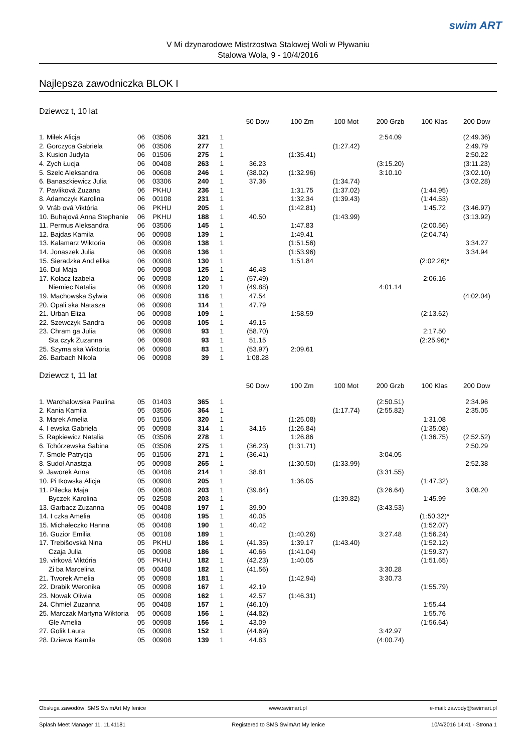swim ART
V Mi dzynarodowe Mistrzostwa Stalowej Woli w Pływaniu
Stalowa Wola, 9 - 10/4/2016
Najlepsza zawodniczka BLOK I
Dziewcz t, 10 lat
| | | | | | 50 Dow | 100 Zm | 100 Mot | 200 Grzb | 100 Klas | 200 Dow |
| --- | --- | --- | --- | --- | --- | --- | --- | --- | --- | --- |
| 1. Miłek Alicja | 06 | 03506 | 321 | 1 | | | | 2:54.09 | | (2:49.36) |
| 2. Gorczyca Gabriela | 06 | 03506 | 277 | 1 | | | (1:27.42) | | | 2:49.79 |
| 3. Kusion Judyta | 06 | 01506 | 275 | 1 | | (1:35.41) | | | | 2:50.22 |
| 4. Zych Łucja | 06 | 00408 | 263 | 1 | 36.23 | | | (3:15.20) | | (3:11.23) |
| 5. Szelc Aleksandra | 06 | 00608 | 246 | 1 | (38.02) | (1:32.96) | | 3:10.10 | | (3:02.10) |
| 6. Banaszkiewicz Julia | 06 | 03306 | 240 | 1 | 37.36 | | (1:34.74) | | | (3:02.28) |
| 7. Pavliková Zuzana | 06 | PKHU | 236 | 1 | | 1:31.75 | (1:37.02) | | (1:44.95) | |
| 8. Adamczyk Karolina | 06 | 00108 | 231 | 1 | | 1:32.34 | (1:39.43) | | (1:44.53) | |
| 9. Vráb ová Viktória | 06 | PKHU | 205 | 1 | | (1:42.81) | | | 1:45.72 | (3:46.97) |
| 10. Buhajová Anna Stephanie | 06 | PKHU | 188 | 1 | 40.50 | | (1:43.99) | | | (3:13.92) |
| 11. Permus Aleksandra | 06 | 03506 | 145 | 1 | | 1:47.83 | | | (2:00.56) | |
| 12. Bajdas Kamila | 06 | 00908 | 139 | 1 | | 1:49.41 | | | (2:04.74) | |
| 13. Kalamarz Wiktoria | 06 | 00908 | 138 | 1 | | (1:51.56) | | | | 3:34.27 |
| 14. Jonaszek Julia | 06 | 00908 | 136 | 1 | | (1:53.96) | | | | 3:34.94 |
| 15. Sieradzka And elika | 06 | 00908 | 130 | 1 | | 1:51.84 | | | (2:02.26)* | |
| 16. Dul Maja | 06 | 00908 | 125 | 1 | 46.48 | | | | | |
| 17. Kołacz Izabela | 06 | 00908 | 120 | 1 | (57.49) | | | | 2:06.16 | |
| Niemiec Natalia | 06 | 00908 | 120 | 1 | (49.88) | | | 4:01.14 | | |
| 19. Machowska Sylwia | 06 | 00908 | 116 | 1 | 47.54 | | | | | (4:02.04) |
| 20. Opali ska Natasza | 06 | 00908 | 114 | 1 | 47.79 | | | | | |
| 21. Urban Eliza | 06 | 00908 | 109 | 1 | | 1:58.59 | | | (2:13.62) | |
| 22. Szewczyk Sandra | 06 | 00908 | 105 | 1 | 49.15 | | | | | |
| 23. Chram ga Julia | 06 | 00908 | 93 | 1 | (58.70) | | | | 2:17.50 | |
| Sta czyk Zuzanna | 06 | 00908 | 93 | 1 | 51.15 | | | | (2:25.96)* | |
| 25. Szyma ska Wiktoria | 06 | 00908 | 83 | 1 | (53.97) | 2:09.61 | | | | |
| 26. Barbach Nikola | 06 | 00908 | 39 | 1 | 1:08.28 | | | | | |
Dziewcz t, 11 lat
| | | | | | 50 Dow | 100 Zm | 100 Mot | 200 Grzb | 100 Klas | 200 Dow |
| --- | --- | --- | --- | --- | --- | --- | --- | --- | --- | --- |
| 1. Warchałowska Paulina | 05 | 01403 | 365 | 1 | | | | (2:50.51) | | 2:34.96 |
| 2. Kania Kamila | 05 | 03506 | 364 | 1 | | | (1:17.74) | (2:55.82) | | 2:35.05 |
| 3. Marek Amelia | 05 | 01506 | 320 | 1 | | (1:25.08) | | | 1:31.08 | |
| 4. I ewska Gabriela | 05 | 00908 | 314 | 1 | 34.16 | (1:26.84) | | | (1:35.08) | |
| 5. Rapkiewicz Natalia | 05 | 03506 | 278 | 1 | | 1:26.86 | | | (1:36.75) | (2:52.52) |
| 6. Tchórzewska Sabina | 05 | 03506 | 275 | 1 | (36.23) | (1:31.71) | | | | 2:50.29 |
| 7. Smole Patrycja | 05 | 01506 | 271 | 1 | (36.41) | | | 3:04.05 | | |
| 8. Sudoł Anastzja | 05 | 00908 | 265 | 1 | | (1:30.50) | (1:33.99) | | | 2:52.38 |
| 9. Jaworek Anna | 05 | 00408 | 214 | 1 | 38.81 | | | (3:31.55) | | |
| 10. Pi tkowska Alicja | 05 | 00908 | 205 | 1 | | 1:36.05 | | | (1:47.32) | |
| 11. Pilecka Maja | 05 | 00608 | 203 | 1 | (39.84) | | | (3:26.64) | | 3:08.20 |
| Byczek Karolina | 05 | 02508 | 203 | 1 | | | (1:39.82) | | 1:45.99 | |
| 13. Garbacz Zuzanna | 05 | 00408 | 197 | 1 | 39.90 | | | (3:43.53) | | |
| 14. I czka Amelia | 05 | 00408 | 195 | 1 | 40.05 | | | | (1:50.32)* | |
| 15. Michałeczko Hanna | 05 | 00408 | 190 | 1 | 40.42 | | | | (1:52.07) | |
| 16. Guzior Emilia | 05 | 00108 | 189 | 1 | | (1:40.26) | | 3:27.48 | (1:56.24) | |
| 17. Trebišovská Nina | 05 | PKHU | 186 | 1 | (41.35) | 1:39.17 | (1:43.40) | | (1:52.12) | |
| Czaja Julia | 05 | 00908 | 186 | 1 | 40.66 | (1:41.04) | | | (1:59.37) | |
| 19. virková Viktória | 05 | PKHU | 182 | 1 | (42.23) | 1:40.05 | | | (1:51.65) | |
| Zi ba Marcelina | 05 | 00408 | 182 | 1 | (41.56) | | | 3:30.28 | | |
| 21. Tworek Amelia | 05 | 00908 | 181 | 1 | | (1:42.94) | | 3:30.73 | | |
| 22. Drabik Weronika | 05 | 00908 | 167 | 1 | 42.19 | | | | (1:55.79) | |
| 23. Nowak Oliwia | 05 | 00908 | 162 | 1 | 42.57 | (1:46.31) | | | | |
| 24. Chmiel Zuzanna | 05 | 00408 | 157 | 1 | (46.10) | | | | 1:55.44 | |
| 25. Marczak Martyna Wiktoria | 05 | 00608 | 156 | 1 | (44.82) | | | | 1:55.76 | |
| Gle Amelia | 05 | 00908 | 156 | 1 | 43.09 | | | | (1:56.64) | |
| 27. Golik Laura | 05 | 00908 | 152 | 1 | (44.69) | | | 3:42.97 | | |
| 28. Dziewa Kamila | 05 | 00908 | 139 | 1 | 44.83 | | | (4:00.74) | | |
Obsługa zawodów: SMS SwimArt My lenice www.swimart.pl e-mail: zawody@swimart.pl
Splash Meet Manager 11, 11.41181 Registered to SMS SwimArt My lenice 10/4/2016 14:41 - Strona 1